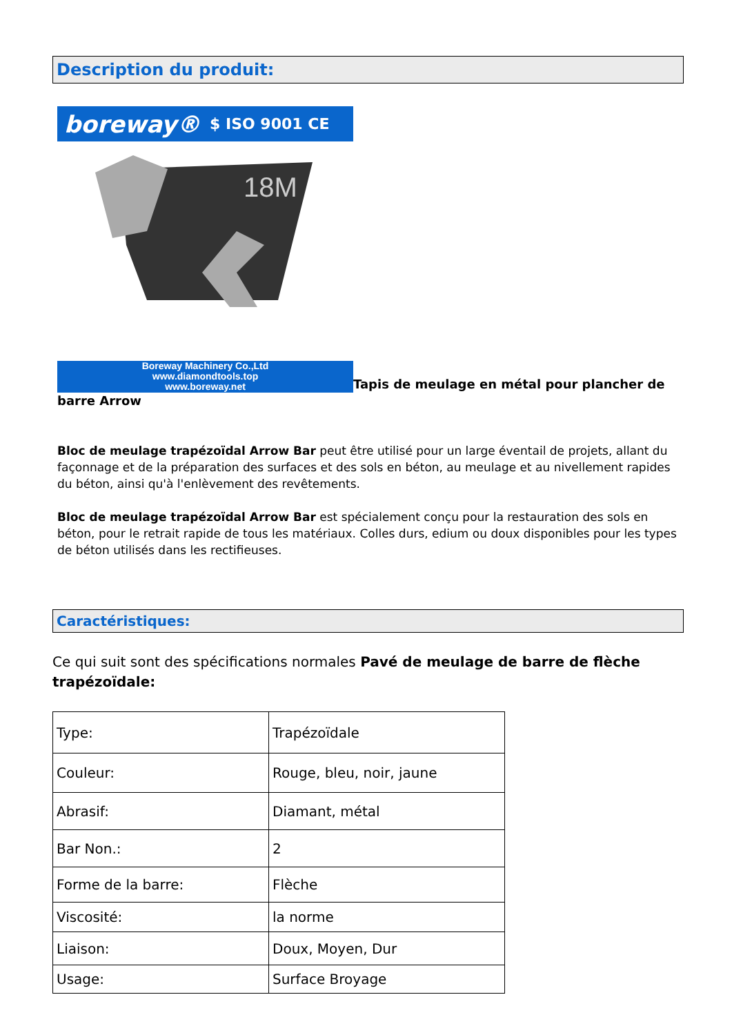Description du produit:
boreway® $ ISO 9001 CE
18M
Boreway Machinery Co.,Ltd
www.diamondtools.top
www.boreway.net Tapis de meulage en métal pour plancher de barre Arrow
Bloc de meulage trapézoïdal Arrow Bar peut être utilisé pour un large éventail de projets, allant du façonnage et de la préparation des surfaces et des sols en béton, au meulage et au nivellement rapides du béton, ainsi qu'à l'enlèvement des revêtements.
Bloc de meulage trapézoïdal Arrow Bar est spécialement conçu pour la restauration des sols en béton, pour le retrait rapide de tous les matériaux. Colles durs, edium ou doux disponibles pour les types de béton utilisés dans les rectifieuses.
Caractéristiques:
Ce qui suit sont des spécifications normales Pavé de meulage de barre de flèche trapézoïdale:
| Type: | Trapézoïdale |
| Couleur: | Rouge, bleu, noir, jaune |
| Abrasif: | Diamant, métal |
| Bar Non.: | 2 |
| Forme de la barre: | Flèche |
| Viscosité: | la norme |
| Liaison: | Doux, Moyen, Dur |
| Usage: | Surface Broyage |